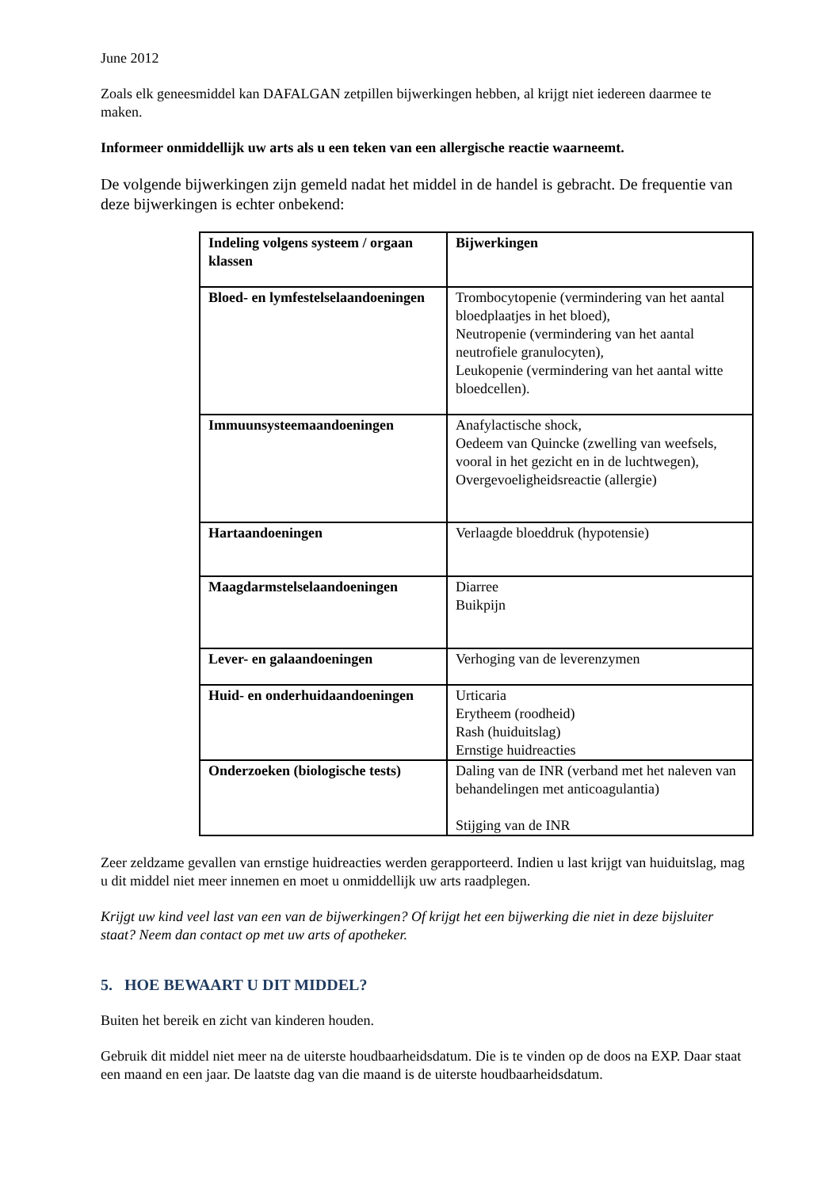June 2012
Zoals elk geneesmiddel kan DAFALGAN zetpillen bijwerkingen hebben, al krijgt niet iedereen daarmee te maken.
Informeer onmiddellijk uw arts als u een teken van een allergische reactie waarneemt.
De volgende bijwerkingen zijn gemeld nadat het middel in de handel is gebracht. De frequentie van deze bijwerkingen is echter onbekend:
| Indeling volgens systeem / orgaan klassen | Bijwerkingen |
| --- | --- |
| Bloed- en lymfestelselaandoeningen | Trombocytopenie (vermindering van het aantal bloedplaatjes in het bloed), Neutropenie (vermindering van het aantal neutrofiele granulocyten), Leukopenie (vermindering van het aantal witte bloedcellen). |
| Immuunsysteemaandoeningen | Anafylactische shock, Oedeem van Quincke (zwelling van weefsels, vooral in het gezicht en in de luchtwegen), Overgevoeligheidsreactie (allergie) |
| Hartaandoeningen | Verlaagde bloeddruk (hypotensie) |
| Maagdarmstelselaandoeningen | Diarree Buikpijn |
| Lever- en galaandoeningen | Verhoging van de leverenzymen |
| Huid- en onderhuidaandoeningen | Urticaria Erytheem (roodheid) Rash (huiduitslag) Ernstige huidreacties |
| Onderzoeken (biologische tests) | Daling van de INR (verband met het naleven van behandelingen met anticoagulantia) Stijging van de INR |
Zeer zeldzame gevallen van ernstige huidreacties werden gerapporteerd. Indien u last krijgt van huiduitslag, mag u dit middel niet meer innemen en moet u onmiddellijk uw arts raadplegen.
Krijgt uw kind veel last van een van de bijwerkingen? Of krijgt het een bijwerking die niet in deze bijsluiter staat? Neem dan contact op met uw arts of apotheker.
5. HOE BEWAART U DIT MIDDEL?
Buiten het bereik en zicht van kinderen houden.
Gebruik dit middel niet meer na de uiterste houdbaarheidsdatum. Die is te vinden op de doos na EXP. Daar staat een maand en een jaar. De laatste dag van die maand is de uiterste houdbaarheidsdatum.